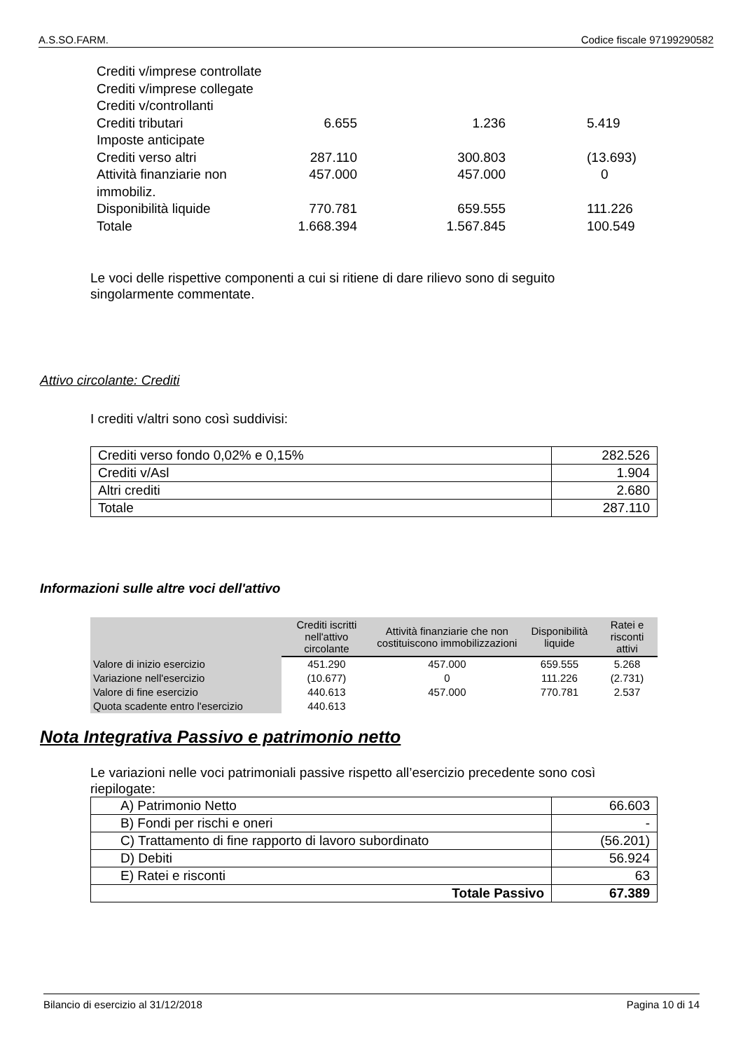A.S.SO.FARM. Codice fiscale 97199290582
| Crediti v/imprese controllate | | | |
| Crediti v/imprese collegate | | | |
| Crediti v/controllanti | | | |
| Crediti tributari | 6.655 | 1.236 | 5.419 |
| Imposte anticipate | | | |
| Crediti verso altri | 287.110 | 300.803 | (13.693) |
| Attività finanziarie non immobiliz. | 457.000 | 457.000 | 0 |
| Disponibilità liquide | 770.781 | 659.555 | 111.226 |
| Totale | 1.668.394 | 1.567.845 | 100.549 |
Le voci delle rispettive componenti a cui si ritiene di dare rilievo sono di seguito singolarmente commentate.
Attivo circolante: Crediti
I crediti v/altri sono così suddivisi:
| Crediti verso fondo 0,02% e 0,15% | 282.526 |
| Crediti v/Asl | 1.904 |
| Altri crediti | 2.680 |
| Totale | 287.110 |
Informazioni sulle altre voci dell'attivo
| | Crediti iscritti nell'attivo circolante | Attività finanziarie che non costituiscono immobilizzazioni | Disponibilità liquide | Ratei e risconti attivi |
| --- | --- | --- | --- | --- |
| Valore di inizio esercizio | 451.290 | 457.000 | 659.555 | 5.268 |
| Variazione nell'esercizio | (10.677) | 0 | 111.226 | (2.731) |
| Valore di fine esercizio | 440.613 | 457.000 | 770.781 | 2.537 |
| Quota scadente entro l'esercizio | 440.613 | | | |
Nota Integrativa Passivo e patrimonio netto
Le variazioni nelle voci patrimoniali passive rispetto all’esercizio precedente sono così riepilogate:
| A) Patrimonio Netto | 66.603 |
| B) Fondi per rischi e oneri | - |
| C) Trattamento di fine rapporto di lavoro subordinato | (56.201) |
| D) Debiti | 56.924 |
| E) Ratei e risconti | 63 |
| Totale Passivo | 67.389 |
Bilancio di esercizio al 31/12/2018 Pagina 10 di 14